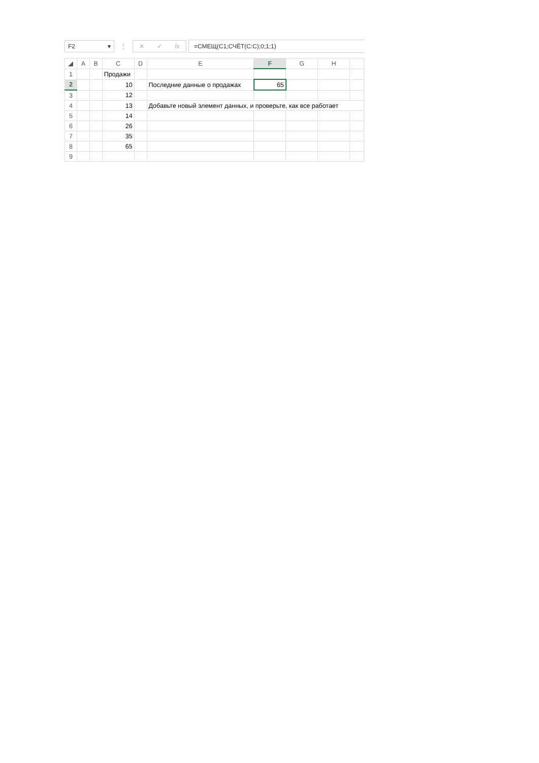F2 ▾
⋮
✕ ✓ fx =СМЕЩ(C1;СЧЁТ(C:C);0;1;1)
| ◢ | A | B | C | D | E | F | G | H | |
| --- | --- | --- | --- | --- | --- | --- | --- | --- | --- |
| 1 | | | Продажи | | | | | | |
| 2 | | | 10 | | Последние данные о продажах | 65 | | | |
| 3 | | | 12 | | | | | | |
| 4 | | | 13 | | Добавьте новый элемент данных, и проверьте, как все работает | | | | |
| 5 | | | 14 | | | | | | |
| 6 | | | 26 | | | | | | |
| 7 | | | 35 | | | | | | |
| 8 | | | 65 | | | | | | |
| 9 | | | | | | | | | |